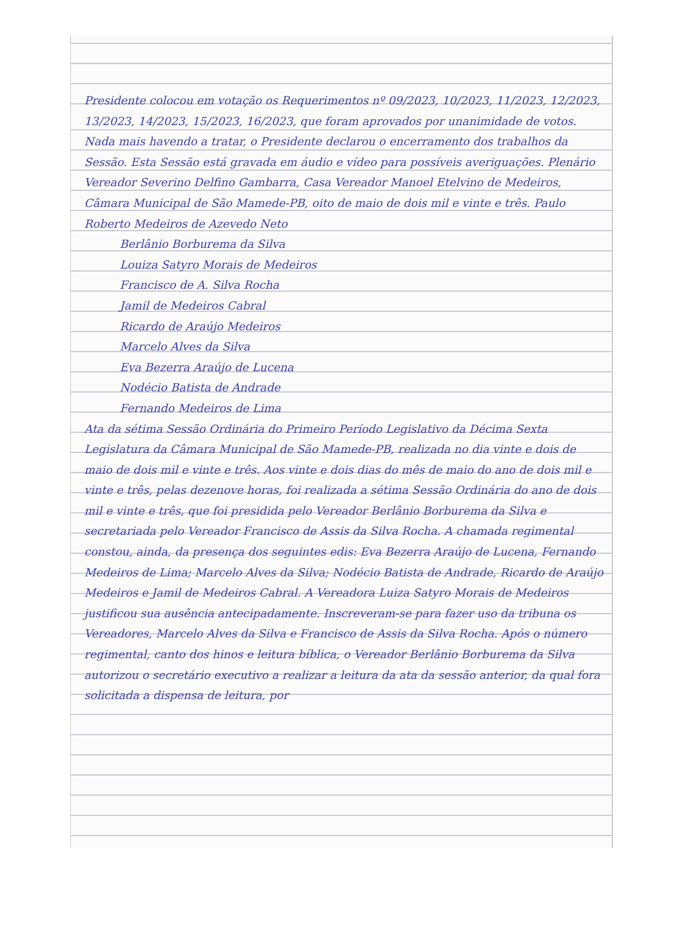Presidente colocou em votação os Requerimentos nº 09/2023, 10/2023, 11/2023, 12/2023, 13/2023, 14/2023, 15/2023, 16/2023, que foram aprovados por unanimidade de votos. Nada mais havendo a tratar, o Presidente declarou o encerramento dos trabalhos da Sessão. Esta Sessão está gravada em áudio e vídeo para possíveis averiguações. Plenário Vereador Severino Delfino Gambarra, Casa Vereador Manoel Etelvino de Medeiros, Câmara Municipal de São Mamede-PB, oito de maio de dois mil e vinte e três. Paulo Roberto Medeiros de Azevedo Neto
Berlânio Borburema da Silva
Louiza Satyro Morais de Medeiros
Francisco de A. Silva Rocha
Jamil de Medeiros Cabral
Ricardo de Araújo Medeiros
Marcelo Alves da Silva
Eva Bezerra Araújo de Lucena
Nodécio Batista de Andrade
Fernando Medeiros de Lima
Ata da sétima Sessão Ordinária do Primeiro Período Legislativo da Décima Sexta Legislatura da Câmara Municipal de São Mamede-PB, realizada no dia vinte e dois de maio de dois mil e vinte e três. Aos vinte e dois dias do mês de maio do ano de dois mil e vinte e três, pelas dezenove horas, foi realizada a sétima Sessão Ordinária do ano de dois mil e vinte e três, que foi presidida pelo Vereador Berlânio Borburema da Silva e secretariada pelo Vereador Francisco de Assis da Silva Rocha. A chamada regimental constou, ainda, da presença dos seguintes edis: Eva Bezerra Araújo de Lucena, Fernando Medeiros de Lima; Marcelo Alves da Silva; Nodécio Batista de Andrade, Ricardo de Araújo Medeiros e Jamil de Medeiros Cabral. A Vereadora Luiza Satyro Morais de Medeiros justificou sua ausência antecipadamente. Inscreveram-se para fazer uso da tribuna os Vereadores, Marcelo Alves da Silva e Francisco de Assis da Silva Rocha. Após o número regimental, canto dos hinos e leitura bíblica, o Vereador Berlânio Borburema da Silva autorizou o secretário executivo a realizar a leitura da ata da sessão anterior, da qual fora solicitada a dispensa de leitura, por